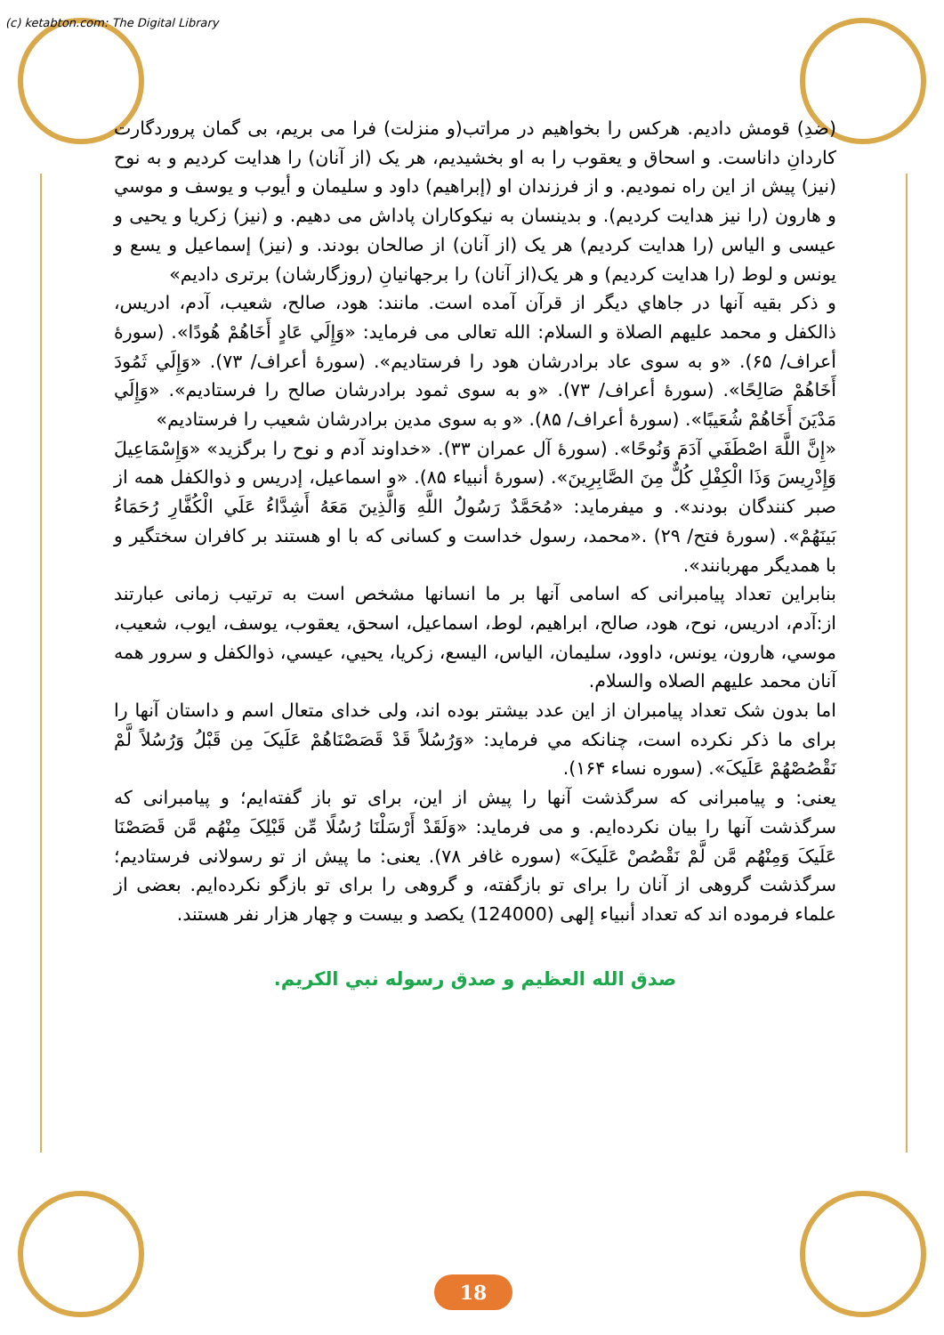(c) ketabton.com: The Digital Library
(ضدِ) قومش داديم. هركس را بخواهيم در مراتب(و منزلت) فرا مى بريم، بى گمان پروردگارت كاردانِ داناست. و اسحاق و يعقوب را به او بخشيديم، هر يک (از آنان) را هدايت كرديم و به نوح (نيز) پيش از اين راه نموديم. و از فرزندان او (إبراهيم) داود و سليمان و أيوب و يوسف و موسي و هارون (را نيز هدايت كرديم). و بدينسان به نيكوكاران پاداش مى دهيم. و (نيز) زكريا و يحيى و عيسى و الياس (را هدايت كرديم) هر يک (از آنان) از صالحان بودند. و (نيز) إسماعيل و يسع و يونس و لوط (را هدايت كرديم) و هر يک(از آنان) را برجهانيانِ (روزگارشان) برترى داديم»
و ذكر بقيه آنها در جاهاي ديگر از قرآن آمده است. مانند: هود، صالح، شعيب، آدم، ادريس، ذالكفل و محمد عليهم الصلاة و السلام: الله تعالى مى فرمايد: «وَإِلَي عَادٍ أَخَاهُمْ هُودًا». (سورۀ أعراف/ ۶۵). «و به سوى عاد برادرشان هود را فرستاديم». (سورۀ أعراف/ ۷۳). «وَإِلَي ثَمُودَ أَخَاهُمْ صَالِحًا». (سورۀ أعراف/ ۷۳). «و به سوى ثمود برادرشان صالح را فرستاديم». «وَإِلَي مَدْيَنَ أَخَاهُمْ شُعَيبًا». (سورۀ أعراف/ ۸۵). «و به سوى مدين برادرشان شعيب را فرستاديم»
«إِنَّ اللَّهَ اصْطَفَي آدَمَ وَنُوحًا». (سورۀ آل عمران ۳۳). «خداوند آدم و نوح را برگزيد» «وَإِسْمَاعِيلَ وَإِدْرِيسَ وَذَا الْكِفْلِ كُلٌّ مِنَ الصَّابِرِينَ». (سورۀ أنبياء ۸۵). «و اسماعيل، إدريس و ذوالكفل همه از صبر كنندگان بودند». و ميفرمايد: «مُحَمَّدٌ رَسُولُ اللَّهِ وَالَّذِينَ مَعَهُ أَشِدَّاءُ عَلَي الْكُفَّارِ رُحَمَاءُ بَينَهُمْ». (سورۀ فتح/ ۲۹) .«محمد، رسول خداست و كسانى كه با او هستند بر كافران سختگير و با همديگر مهربانند».
بنابراين تعداد پيامبرانى كه اسامى آنها بر ما انسانها مشخص است به ترتيب زمانى عبارتند از:آدم، ادريس، نوح، هود، صالح، ابراهيم، لوط، اسماعيل، اسحق، يعقوب، يوسف، ايوب، شعيب، موسي، هارون، يونس، داوود، سليمان، الياس، اليسع، زكريا، يحيي، عيسي، ذوالكفل و سرور همه آنان محمد عليهم الصلاه والسلام.
اما بدون شک تعداد پيامبران از اين عدد بيشتر بوده اند، ولى خداى متعال اسم و داستان آنها را براى ما ذكر نكرده است، چنانكه مي فرمايد: «وَرُسُلاً قَدْ قَصَصْنَاهُمْ عَلَيکَ مِن قَبْلُ وَرُسُلاً لَّمْ نَقْصُصْهُمْ عَلَيکَ». (سوره نساء ۱۶۴).
يعنى: و پيامبرانى كه سرگذشت آنها را پيش از اين، براى تو باز گفته‌ايم؛ و پيامبرانى كه سرگذشت آنها را بيان نكرده‌ايم. و مى فرمايد: «وَلَقَدْ أَرْسَلْنَا رُسُلًا مِّن قَبْلِکَ مِنْهُم مَّن قَصَصْنَا عَلَيکَ وَمِنْهُم مَّن لَّمْ نَقْصُصْ عَلَيکَ» (سوره غافر ۷۸). يعنى: ما پيش از تو رسولانى فرستاديم؛ سرگذشت گروهى از آنان را براى تو بازگفته، و گروهى را براى تو بازگو نكرده‌ايم. بعضى از علماء فرموده اند كه تعداد أنبياء إلهى (124000) يكصد و بيست و چهار هزار نفر هستند.
صدق الله العظيم و صدق رسوله نبي الكريم.
18